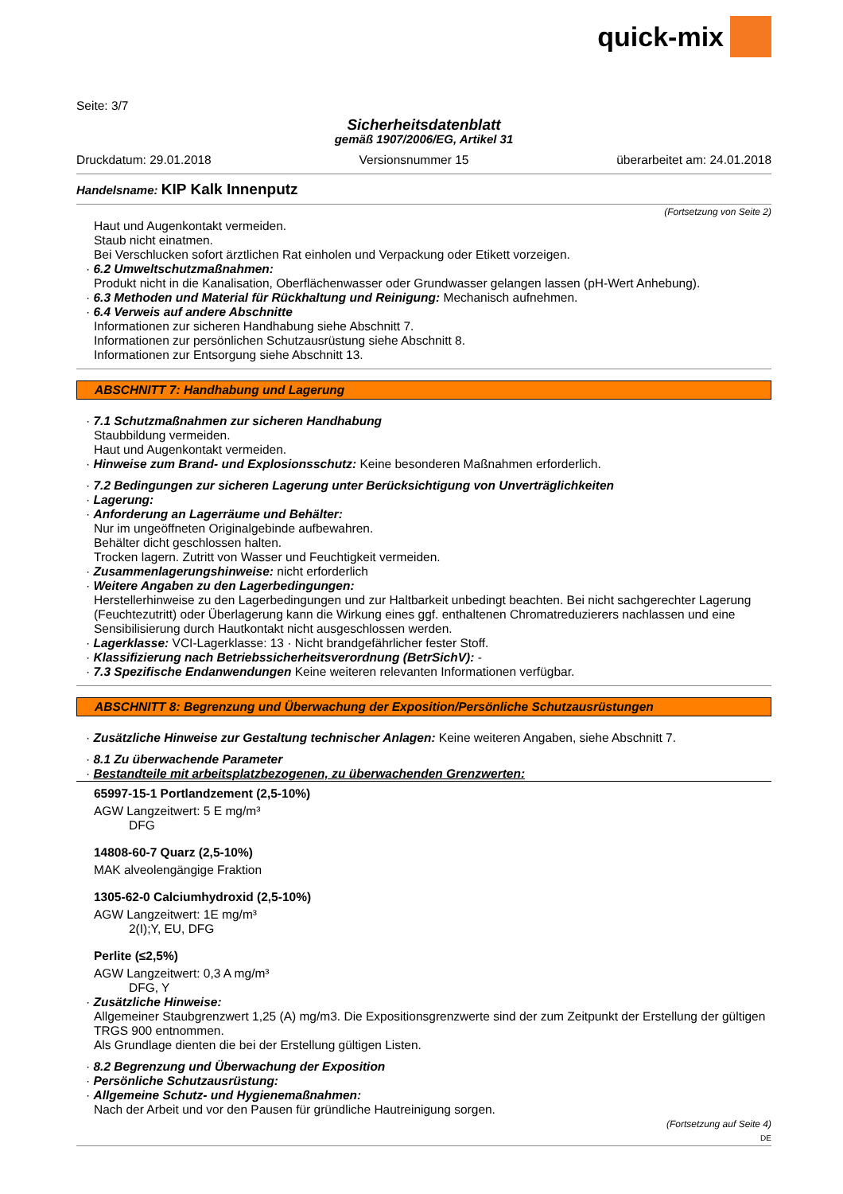quick-mix
Seite: 3/7
Sicherheitsdatenblatt
gemäß 1907/2006/EG, Artikel 31
Druckdatum: 29.01.2018 Versionsnummer 15 überarbeitet am: 24.01.2018
Handelsname: KIP Kalk Innenputz
(Fortsetzung von Seite 2)
Haut und Augenkontakt vermeiden.
Staub nicht einatmen.
Bei Verschlucken sofort ärztlichen Rat einholen und Verpackung oder Etikett vorzeigen.
· 6.2 Umweltschutzmaßnahmen:
Produkt nicht in die Kanalisation, Oberflächenwasser oder Grundwasser gelangen lassen (pH-Wert Anhebung).
· 6.3 Methoden und Material für Rückhaltung und Reinigung: Mechanisch aufnehmen.
· 6.4 Verweis auf andere Abschnitte
Informationen zur sicheren Handhabung siehe Abschnitt 7.
Informationen zur persönlichen Schutzausrüstung siehe Abschnitt 8.
Informationen zur Entsorgung siehe Abschnitt 13.
ABSCHNITT 7: Handhabung und Lagerung
· 7.1 Schutzmaßnahmen zur sicheren Handhabung
Staubbildung vermeiden.
Haut und Augenkontakt vermeiden.
· Hinweise zum Brand- und Explosionsschutz: Keine besonderen Maßnahmen erforderlich.
· 7.2 Bedingungen zur sicheren Lagerung unter Berücksichtigung von Unverträglichkeiten
· Lagerung:
· Anforderung an Lagerräume und Behälter:
Nur im ungeöffneten Originalgebinde aufbewahren.
Behälter dicht geschlossen halten.
Trocken lagern. Zutritt von Wasser und Feuchtigkeit vermeiden.
· Zusammenlagerungshinweise: nicht erforderlich
· Weitere Angaben zu den Lagerbedingungen:
Herstellerhinweise zu den Lagerbedingungen und zur Haltbarkeit unbedingt beachten. Bei nicht sachgerechter Lagerung (Feuchtezutritt) oder Überlagerung kann die Wirkung eines ggf. enthaltenen Chromatreduzierers nachlassen und eine Sensibilisierung durch Hautkontakt nicht ausgeschlossen werden.
· Lagerklasse: VCI-Lagerklasse: 13 · Nicht brandgefährlicher fester Stoff.
· Klassifizierung nach Betriebssicherheitsverordnung (BetrSichV): -
· 7.3 Spezifische Endanwendungen Keine weiteren relevanten Informationen verfügbar.
ABSCHNITT 8: Begrenzung und Überwachung der Exposition/Persönliche Schutzausrüstungen
· Zusätzliche Hinweise zur Gestaltung technischer Anlagen: Keine weiteren Angaben, siehe Abschnitt 7.
· 8.1 Zu überwachende Parameter
· Bestandteile mit arbeitsplatzbezogenen, zu überwachenden Grenzwerten:
65997-15-1 Portlandzement (2,5-10%)
AGW Langzeitwert: 5 E mg/m³
DFG
14808-60-7 Quarz (2,5-10%)
MAK alveolengängige Fraktion
1305-62-0 Calciumhydroxid (2,5-10%)
AGW Langzeitwert: 1E mg/m³
2(I);Y, EU, DFG
Perlite (≤2,5%)
AGW Langzeitwert: 0,3 A mg/m³
DFG, Y
· Zusätzliche Hinweise:
Allgemeiner Staubgrenzwert 1,25 (A) mg/m3. Die Expositionsgrenzwerte sind der zum Zeitpunkt der Erstellung der gültigen TRGS 900 entnommen.
Als Grundlage dienten die bei der Erstellung gültigen Listen.
· 8.2 Begrenzung und Überwachung der Exposition
· Persönliche Schutzausrüstung:
· Allgemeine Schutz- und Hygienemaßnahmen:
Nach der Arbeit und vor den Pausen für gründliche Hautreinigung sorgen.
(Fortsetzung auf Seite 4)
DE